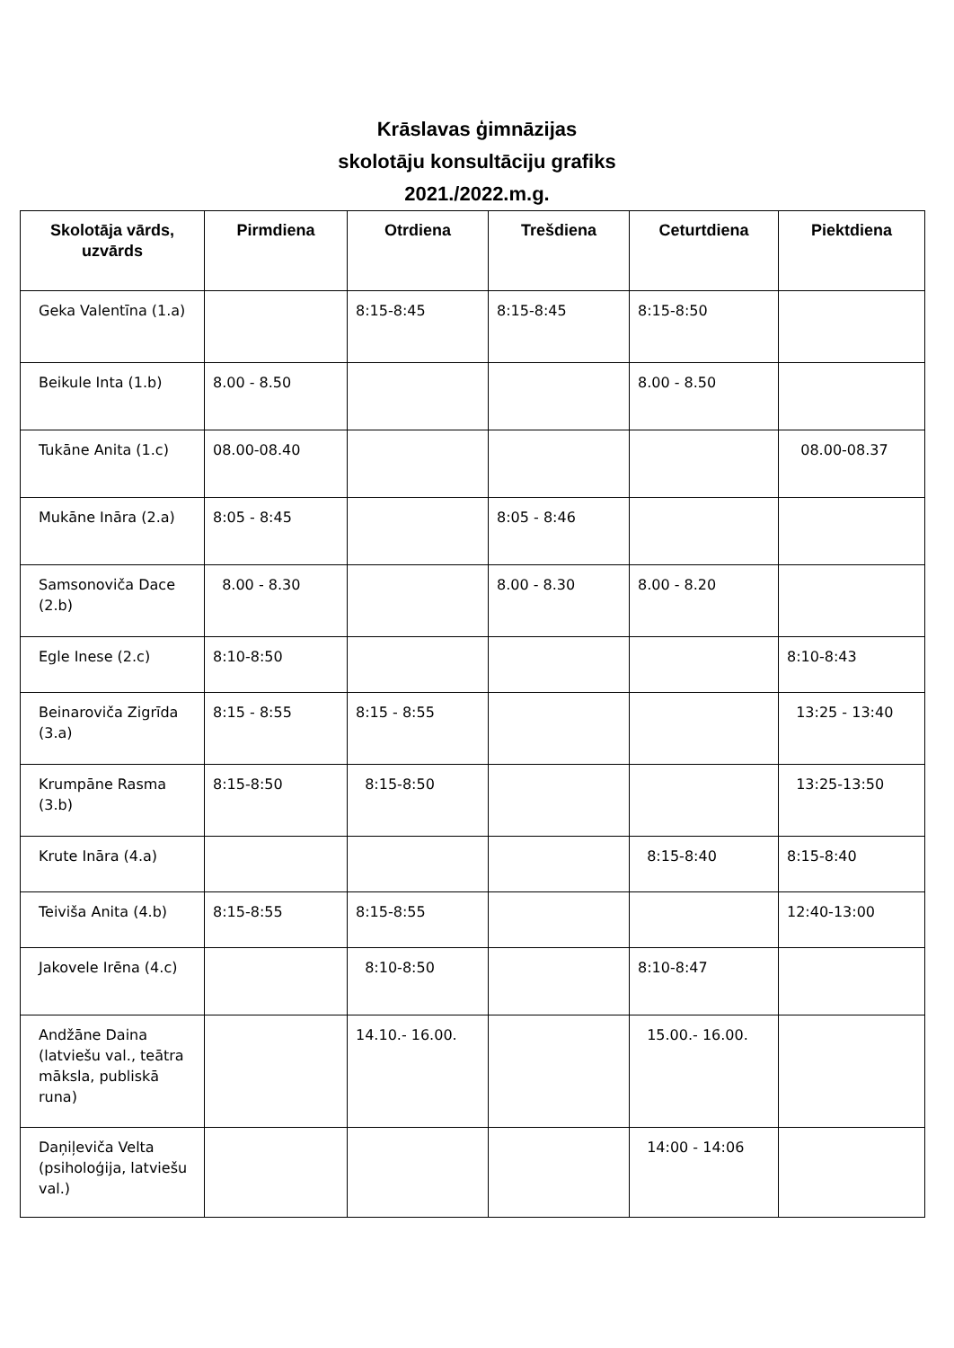Krāslavas ģimnāzijas
skolotāju konsultāciju grafiks
2021./2022.m.g.
| Skolotāja vārds, uzvārds | Pirmdiena | Otrdiena | Trešdiena | Ceturtdiena | Piektdiena |
| --- | --- | --- | --- | --- | --- |
| Geka Valentīna (1.a) | | 8:15-8:45 | 8:15-8:45 | 8:15-8:50 | |
| Beikule Inta (1.b) | 8.00 - 8.50 | | | 8.00 - 8.50 | |
| Tukāne Anita (1.c) | 08.00-08.40 | | | | 08.00-08.37 |
| Mukāne Ināra (2.a) | 8:05 - 8:45 | | 8:05 - 8:46 | | |
| Samsonoviča Dace (2.b) | 8.00 - 8.30 | | 8.00 - 8.30 | 8.00 - 8.20 | |
| Egle Inese (2.c) | 8:10-8:50 | | | | 8:10-8:43 |
| Beinaroviča Zigrīda (3.a) | 8:15 - 8:55 | 8:15 - 8:55 | | | 13:25 - 13:40 |
| Krumpāne Rasma (3.b) | 8:15-8:50 | 8:15-8:50 | | | 13:25-13:50 |
| Krute Ināra (4.a) | | | | 8:15-8:40 | 8:15-8:40 |
| Teiviša Anita (4.b) | 8:15-8:55 | 8:15-8:55 | | | 12:40-13:00 |
| Jakovele Irēna (4.c) | | 8:10-8:50 | | 8:10-8:47 | |
| Andžāne Daina (latviešu val., teātra māksla, publiskā runa) | | 14.10.- 16.00. | | 15.00.- 16.00. | |
| Daņiļeviča Velta (psiholoģija, latviešu val.) | | | | 14:00 - 14:06 | |